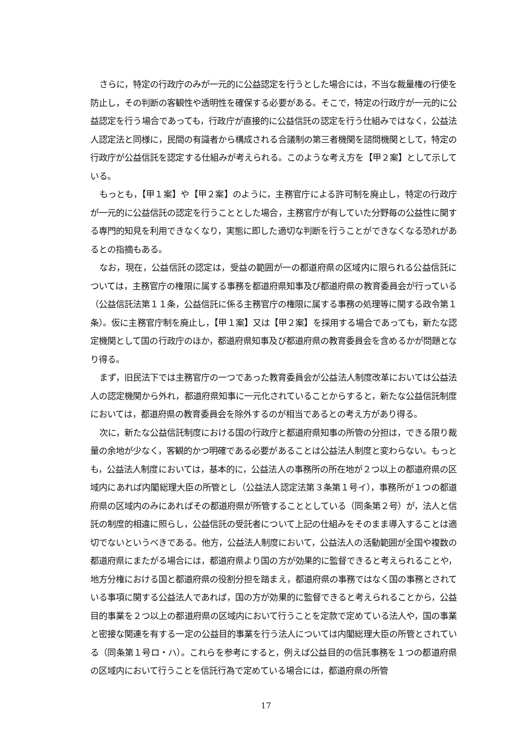さらに，特定の行政庁のみが一元的に公益認定を行うとした場合には，不当な裁量権の行使を防止し，その判断の客観性や透明性を確保する必要がある。そこで，特定の行政庁が一元的に公益認定を行う場合であっても，行政庁が直接的に公益信託の認定を行う仕組みではなく，公益法人認定法と同様に，民間の有識者から構成される合議制の第三者機関を諮問機関として，特定の行政庁が公益信託を認定する仕組みが考えられる。このような考え方を【甲２案】として示している。
もっとも，【甲１案】や【甲２案】のように，主務官庁による許可制を廃止し，特定の行政庁が一元的に公益信託の認定を行うこととした場合，主務官庁が有していた分野毎の公益性に関する専門的知見を利用できなくなり，実態に即した適切な判断を行うことができなくなる恐れがあるとの指摘もある。
なお，現在，公益信託の認定は，受益の範囲が一の都道府県の区域内に限られる公益信託については，主務官庁の権限に属する事務を都道府県知事及び都道府県の教育委員会が行っている（公益信託法第１１条，公益信託に係る主務官庁の権限に属する事務の処理等に関する政令第１条）。仮に主務官庁制を廃止し，【甲１案】又は【甲２案】を採用する場合であっても，新たな認定機関として国の行政庁のほか，都道府県知事及び都道府県の教育委員会を含めるかが問題となり得る。
まず，旧民法下では主務官庁の一つであった教育委員会が公益法人制度改革においては公益法人の認定機関から外れ，都道府県知事に一元化されていることからすると，新たな公益信託制度においては，都道府県の教育委員会を除外するのが相当であるとの考え方があり得る。
次に，新たな公益信託制度における国の行政庁と都道府県知事の所管の分担は，できる限り裁量の余地が少なく，客観的かつ明確である必要があることは公益法人制度と変わらない。もっとも，公益法人制度においては，基本的に，公益法人の事務所の所在地が２つ以上の都道府県の区域内にあれば内閣総理大臣の所管とし（公益法人認定法第３条第１号イ），事務所が１つの都道府県の区域内のみにあればその都道府県が所管することとしている（同条第２号）が，法人と信託の制度的相違に照らし，公益信託の受託者について上記の仕組みをそのまま導入することは適切でないというべきである。他方，公益法人制度において，公益法人の活動範囲が全国や複数の都道府県にまたがる場合には，都道府県より国の方が効果的に監督できると考えられることや，地方分権における国と都道府県の役割分担を踏まえ，都道府県の事務ではなく国の事務とされている事項に関する公益法人であれば，国の方が効果的に監督できると考えられることから，公益目的事業を２つ以上の都道府県の区域内において行うことを定款で定めている法人や，国の事業と密接な関連を有する一定の公益目的事業を行う法人については内閣総理大臣の所管とされている（同条第１号ロ・ハ）。これらを参考にすると，例えば公益目的の信託事務を１つの都道府県の区域内において行うことを信託行為で定めている場合には，都道府県の所管
17